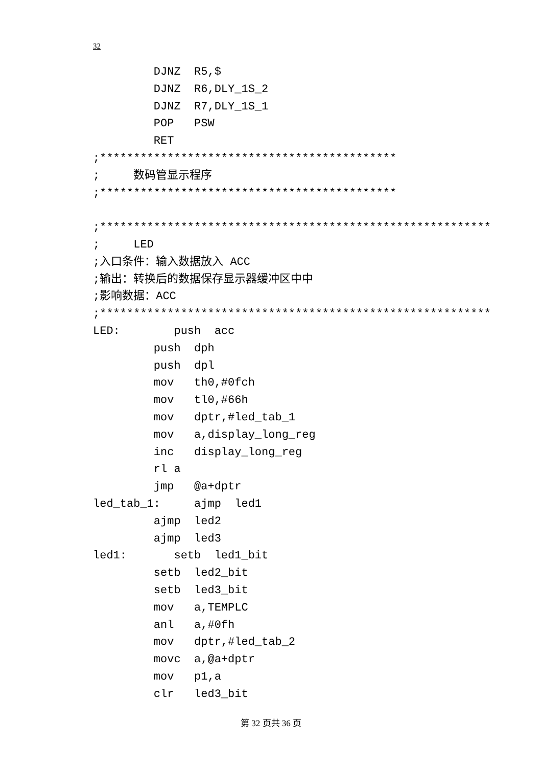32
         DJNZ  R5,$
         DJNZ  R6,DLY_1S_2
         DJNZ  R7,DLY_1S_1
         POP   PSW
         RET
;********************************************
;     数码管显示程序
;********************************************

;**********************************************************
;     LED
;入口条件：输入数据放入 ACC
;输出：转换后的数据保存显示器缓冲区中中
;影响数据：ACC
;**********************************************************
LED:        push  acc
         push  dph
         push  dpl
         mov   th0,#0fch
         mov   tl0,#66h
         mov   dptr,#led_tab_1
         mov   a,display_long_reg
         inc   display_long_reg
         rl a
         jmp   @a+dptr
led_tab_1:     ajmp  led1
         ajmp  led2
         ajmp  led3
led1:       setb  led1_bit
         setb  led2_bit
         setb  led3_bit
         mov   a,TEMPLC
         anl   a,#0fh
         mov   dptr,#led_tab_2
         movc  a,@a+dptr
         mov   p1,a
         clr   led3_bit
第 32 页共 36 页